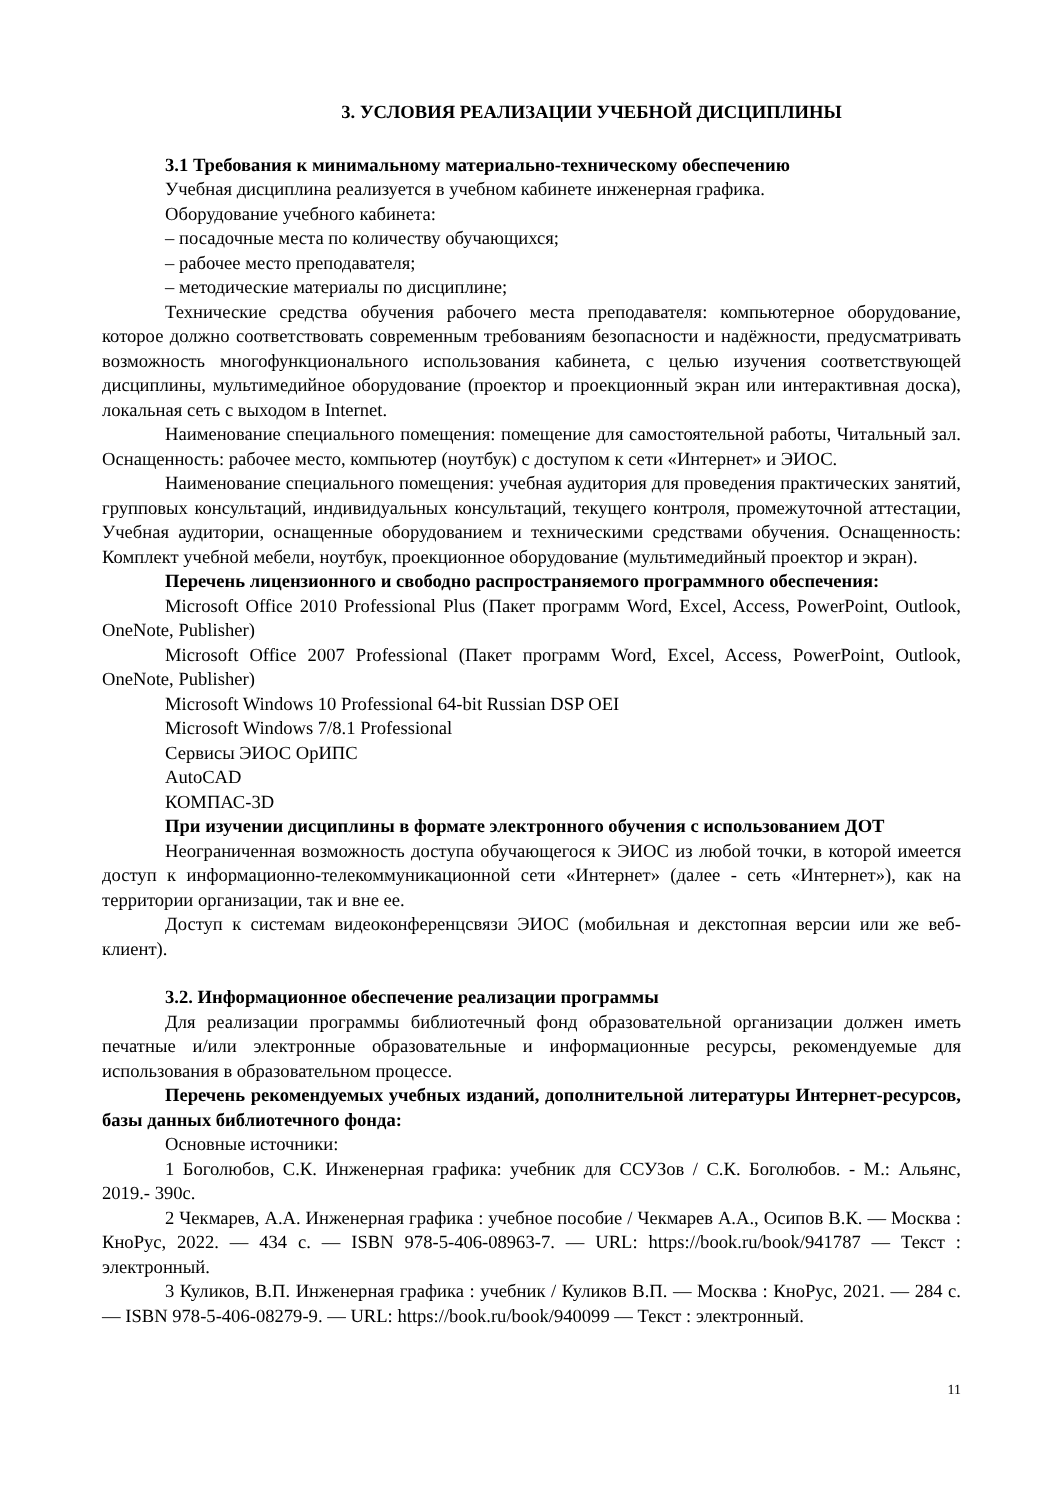3. УСЛОВИЯ РЕАЛИЗАЦИИ УЧЕБНОЙ ДИСЦИПЛИНЫ
3.1 Требования к минимальному материально-техническому обеспечению
Учебная дисциплина реализуется в учебном кабинете инженерная графика.
Оборудование учебного кабинета:
– посадочные места по количеству обучающихся;
– рабочее место преподавателя;
– методические материалы по дисциплине;
Технические средства обучения рабочего места преподавателя: компьютерное оборудование, которое должно соответствовать современным требованиям безопасности и надёжности, предусматривать возможность многофункционального использования кабинета, с целью изучения соответствующей дисциплины, мультимедийное оборудование (проектор и проекционный экран или интерактивная доска), локальная сеть с выходом в Internet.
Наименование специального помещения: помещение для самостоятельной работы, Читальный зал. Оснащенность: рабочее место, компьютер (ноутбук) с доступом к сети «Интернет» и ЭИОС.
Наименование специального помещения: учебная аудитория для проведения практических занятий, групповых консультаций, индивидуальных консультаций, текущего контроля, промежуточной аттестации, Учебная аудитории, оснащенные оборудованием и техническими средствами обучения. Оснащенность: Комплект учебной мебели, ноутбук, проекционное оборудование (мультимедийный проектор и экран).
Перечень лицензионного и свободно распространяемого программного обеспечения:
Microsoft Office 2010 Professional Plus (Пакет программ Word, Excel, Access, PowerPoint, Outlook, OneNote, Publisher)
Microsoft Office 2007 Professional (Пакет программ Word, Excel, Access, PowerPoint, Outlook, OneNote, Publisher)
Microsoft Windows 10 Professional 64-bit Russian DSP OEI
Microsoft Windows 7/8.1 Professional
Сервисы ЭИОС ОрИПС
AutoCAD
КОМПАС-3D
При изучении дисциплины в формате электронного обучения с использованием ДОТ
Неограниченная возможность доступа обучающегося к ЭИОС из любой точки, в которой имеется доступ к информационно-телекоммуникационной сети «Интернет» (далее - сеть «Интернет»), как на территории организации, так и вне ее.
Доступ к системам видеоконференцсвязи ЭИОС (мобильная и декстопная версии или же веб-клиент).
3.2. Информационное обеспечение реализации программы
Для реализации программы библиотечный фонд образовательной организации должен иметь печатные и/или электронные образовательные и информационные ресурсы, рекомендуемые для использования в образовательном процессе.
Перечень рекомендуемых учебных изданий, дополнительной литературы Интернет-ресурсов, базы данных библиотечного фонда:
Основные источники:
1 Боголюбов, С.К. Инженерная графика: учебник для ССУЗов / С.К. Боголюбов. - М.: Альянс, 2019.- 390с.
2 Чекмарев, А.А. Инженерная графика : учебное пособие / Чекмарев А.А., Осипов В.К. — Москва : КноРус, 2022. — 434 с. — ISBN 978-5-406-08963-7. — URL: https://book.ru/book/941787 — Текст : электронный.
3 Куликов, В.П. Инженерная графика : учебник / Куликов В.П. — Москва : КноРус, 2021. — 284 с. — ISBN 978-5-406-08279-9. — URL: https://book.ru/book/940099 — Текст : электронный.
11